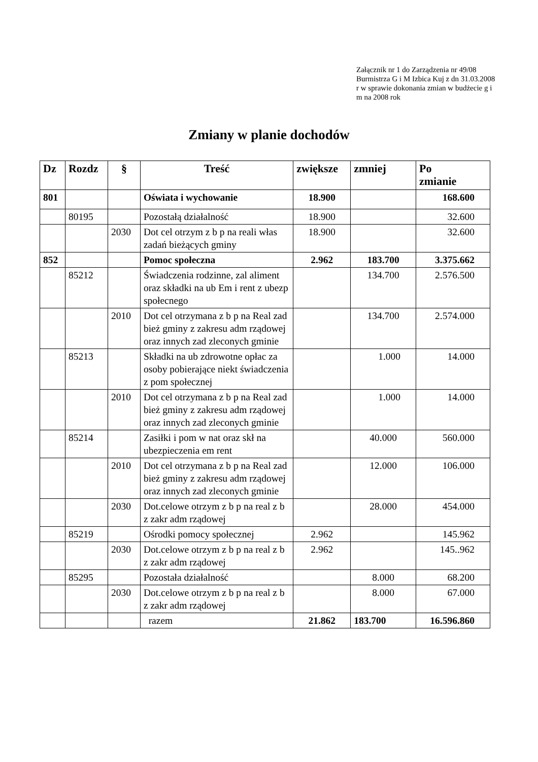Załącznik nr 1 do Zarządzenia nr 49/08 Burmistrza G i M Izbica Kuj z dn 31.03.2008 r w sprawie dokonania zmian w budżecie g i m na 2008 rok
Zmiany w planie dochodów
| Dz | Rozdz | § | Treść | zwiększe | zmniej | Po zmianie |
| --- | --- | --- | --- | --- | --- | --- |
| 801 | | | Oświata i wychowanie | 18.900 | | 168.600 |
| | 80195 | | Pozostałą działalność | 18.900 | | 32.600 |
| | | 2030 | Dot cel otrzym z b p na reali włas zadań bieżących gminy | 18.900 | | 32.600 |
| 852 | | | Pomoc społeczna | 2.962 | 183.700 | 3.375.662 |
| | 85212 | | Świadczenia rodzinne, zal aliment oraz składki na ub Em i rent z ubezp społecnego | | 134.700 | 2.576.500 |
| | | 2010 | Dot cel otrzymana z b p na Real zad bież gminy z zakresu adm rządowej oraz innych zad zleconych gminie | | 134.700 | 2.574.000 |
| | 85213 | | Składki na ub zdrowotne opłac za osoby pobierające niekt świadczenia z pom społecznej | | 1.000 | 14.000 |
| | | 2010 | Dot cel otrzymana z b p na Real zad bież gminy z zakresu adm rządowej oraz innych zad zleconych gminie | | 1.000 | 14.000 |
| | 85214 | | Zasiłki i pom w nat oraz skł na ubezpieczenia em rent | | 40.000 | 560.000 |
| | | 2010 | Dot cel otrzymana z b p na Real zad bież gminy z zakresu adm rządowej oraz innych zad zleconych gminie | | 12.000 | 106.000 |
| | | 2030 | Dot.celowe otrzym z b p na real z b z zakr adm rządowej | | 28.000 | 454.000 |
| | 85219 | | Ośrodki pomocy społecznej | 2.962 | | 145.962 |
| | | 2030 | Dot.celowe otrzym z b p na real z b z zakr adm rządowej | 2.962 | | 145..962 |
| | 85295 | | Pozostała działalność | | 8.000 | 68.200 |
| | | 2030 | Dot.celowe otrzym z b p na real z b z zakr adm rządowej | | 8.000 | 67.000 |
| | | | razem | 21.862 | 183.700 | 16.596.860 |